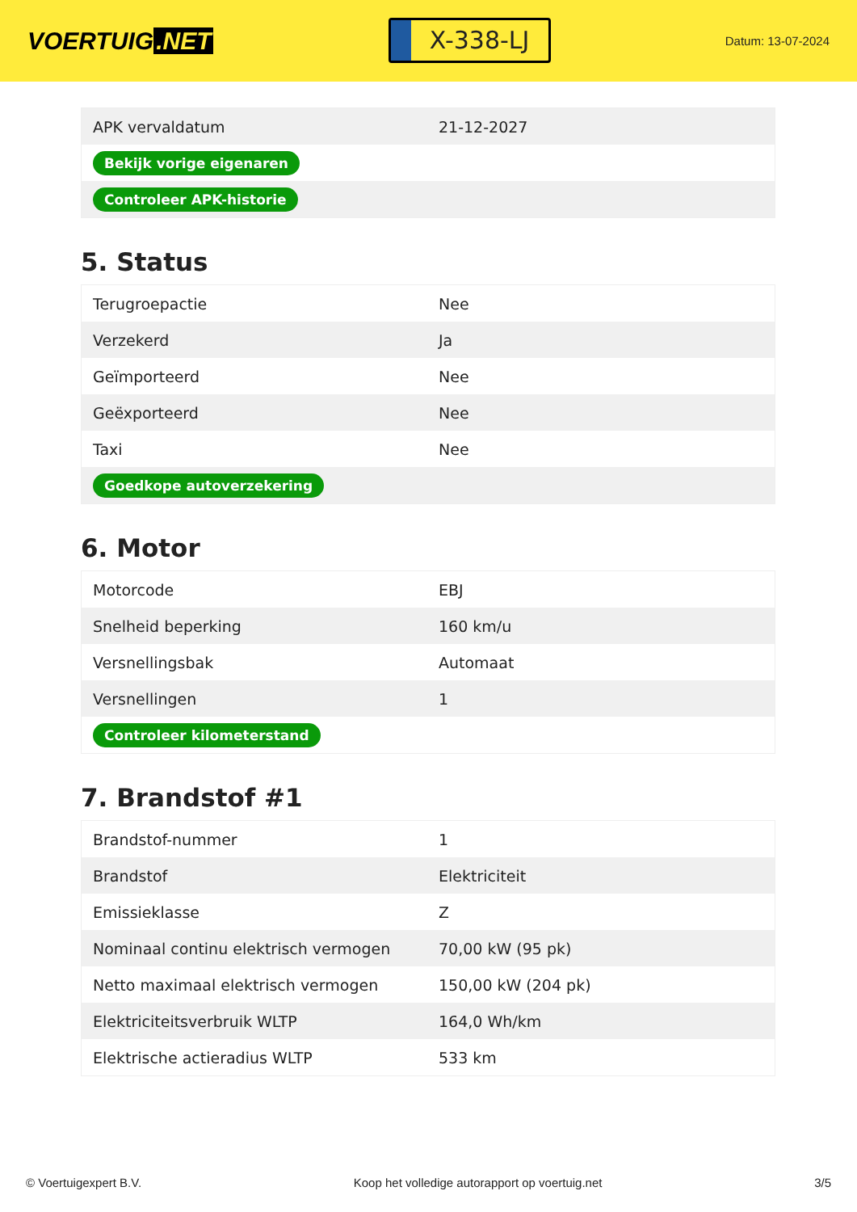VOERTUIG.NET
X-338-LJ
Datum: 13-07-2024
| APK vervaldatum | 21-12-2027 |
| Bekijk vorige eigenaren | |
| Controleer APK-historie | |
5. Status
| Terugroepactie | Nee |
| Verzekerd | Ja |
| Geïmporteerd | Nee |
| Geëxporteerd | Nee |
| Taxi | Nee |
| Goedkope autoverzekering | |
6. Motor
| Motorcode | EBJ |
| Snelheid beperking | 160 km/u |
| Versnellingsbak | Automaat |
| Versnellingen | 1 |
| Controleer kilometerstand | |
7. Brandstof #1
| Brandstof-nummer | 1 |
| Brandstof | Elektriciteit |
| Emissieklasse | Z |
| Nominaal continu elektrisch vermogen | 70,00 kW (95 pk) |
| Netto maximaal elektrisch vermogen | 150,00 kW (204 pk) |
| Elektriciteitsverbruik WLTP | 164,0 Wh/km |
| Elektrische actieradius WLTP | 533 km |
© Voertuigexpert B.V. Koop het volledige autorapport op voertuig.net 3/5